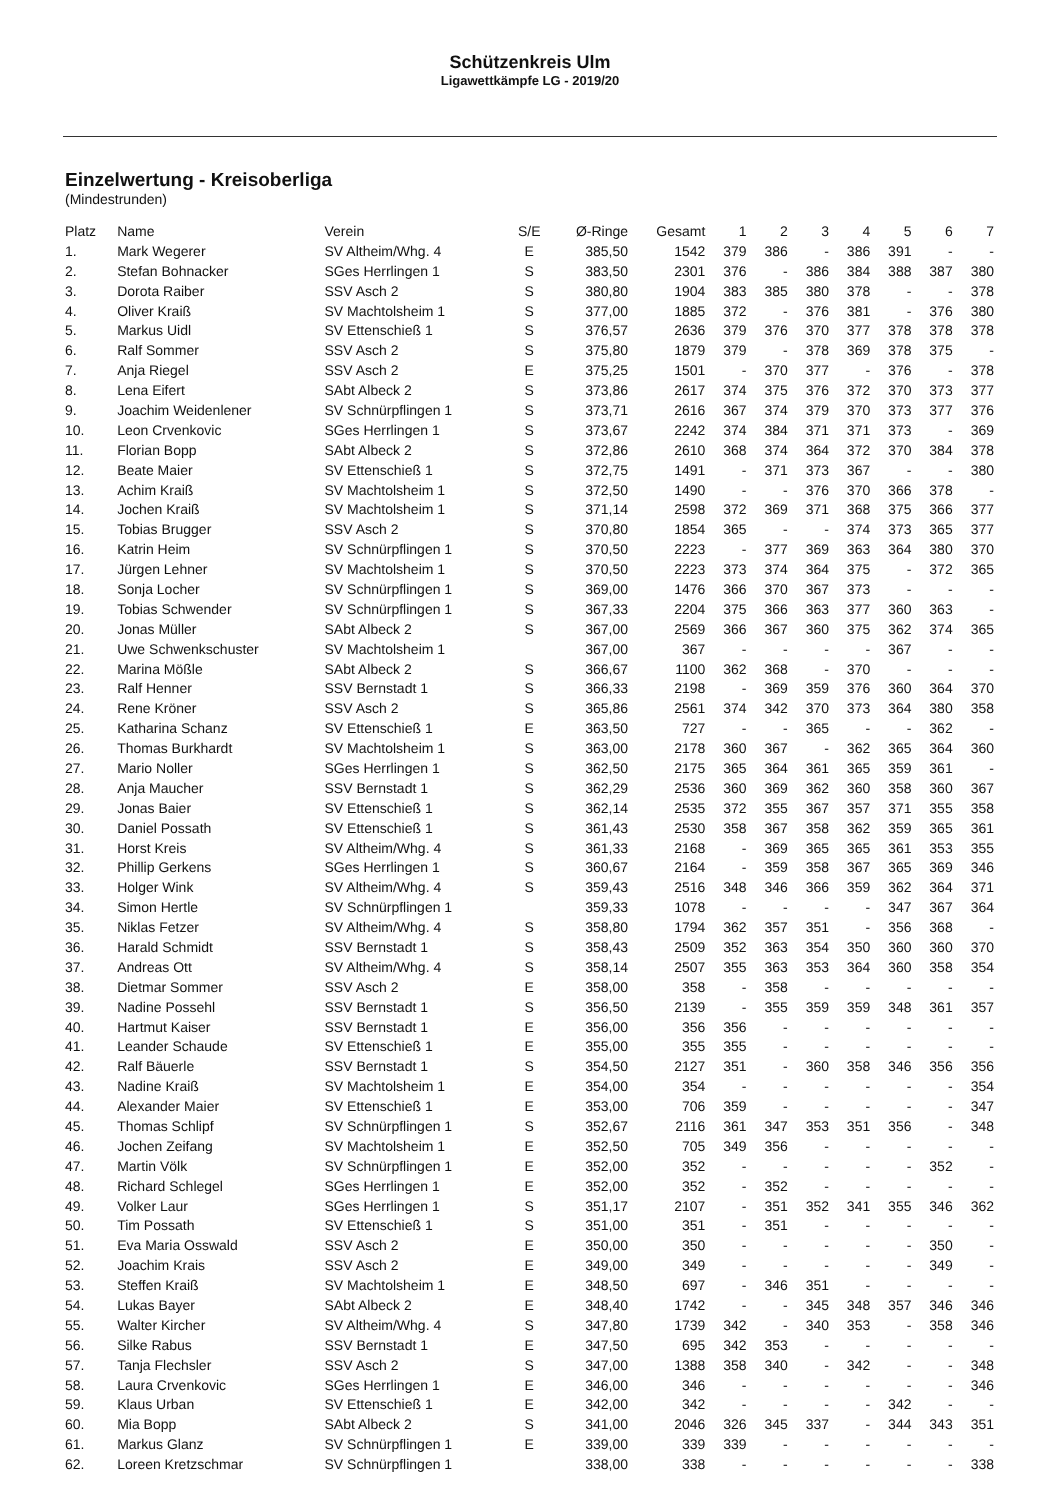Schützenkreis Ulm
Ligawettkämpfe LG - 2019/20
Einzelwertung - Kreisoberliga
(Mindestrunden)
| Platz | Name | Verein | S/E | Ø-Ringe | Gesamt | 1 | 2 | 3 | 4 | 5 | 6 | 7 |
| --- | --- | --- | --- | --- | --- | --- | --- | --- | --- | --- | --- | --- |
| 1. | Mark Wegerer | SV Altheim/Whg. 4 | E | 385,50 | 1542 | 379 | 386 | - | 386 | 391 | - | - |
| 2. | Stefan Bohnacker | SGes Herrlingen 1 | S | 383,50 | 2301 | 376 | - | 386 | 384 | 388 | 387 | 380 |
| 3. | Dorota Raiber | SSV Asch 2 | S | 380,80 | 1904 | 383 | 385 | 380 | 378 | - | - | 378 |
| 4. | Oliver Kraiß | SV Machtolsheim 1 | S | 377,00 | 1885 | 372 | - | 376 | 381 | - | 376 | 380 |
| 5. | Markus Uidl | SV Ettenschieß 1 | S | 376,57 | 2636 | 379 | 376 | 370 | 377 | 378 | 378 | 378 |
| 6. | Ralf Sommer | SSV Asch 2 | S | 375,80 | 1879 | 379 | - | 378 | 369 | 378 | 375 | - |
| 7. | Anja Riegel | SSV Asch 2 | E | 375,25 | 1501 | - | 370 | 377 | - | 376 | - | 378 |
| 8. | Lena Eifert | SAbt Albeck 2 | S | 373,86 | 2617 | 374 | 375 | 376 | 372 | 370 | 373 | 377 |
| 9. | Joachim Weidenlener | SV Schnürpflingen 1 | S | 373,71 | 2616 | 367 | 374 | 379 | 370 | 373 | 377 | 376 |
| 10. | Leon Crvenkovic | SGes Herrlingen 1 | S | 373,67 | 2242 | 374 | 384 | 371 | 371 | 373 | - | 369 |
| 11. | Florian Bopp | SAbt Albeck 2 | S | 372,86 | 2610 | 368 | 374 | 364 | 372 | 370 | 384 | 378 |
| 12. | Beate Maier | SV Ettenschieß 1 | S | 372,75 | 1491 | - | 371 | 373 | 367 | - | - | 380 |
| 13. | Achim Kraiß | SV Machtolsheim 1 | S | 372,50 | 1490 | - | - | 376 | 370 | 366 | 378 | - |
| 14. | Jochen Kraiß | SV Machtolsheim 1 | S | 371,14 | 2598 | 372 | 369 | 371 | 368 | 375 | 366 | 377 |
| 15. | Tobias Brugger | SSV Asch 2 | S | 370,80 | 1854 | 365 | - | - | 374 | 373 | 365 | 377 |
| 16. | Katrin Heim | SV Schnürpflingen 1 | S | 370,50 | 2223 | - | 377 | 369 | 363 | 364 | 380 | 370 |
| 17. | Jürgen Lehner | SV Machtolsheim 1 | S | 370,50 | 2223 | 373 | 374 | 364 | 375 | - | 372 | 365 |
| 18. | Sonja Locher | SV Schnürpflingen 1 | S | 369,00 | 1476 | 366 | 370 | 367 | 373 | - | - | - |
| 19. | Tobias Schwender | SV Schnürpflingen 1 | S | 367,33 | 2204 | 375 | 366 | 363 | 377 | 360 | 363 | - |
| 20. | Jonas Müller | SAbt Albeck 2 | S | 367,00 | 2569 | 366 | 367 | 360 | 375 | 362 | 374 | 365 |
| 21. | Uwe Schwenkschuster | SV Machtolsheim 1 | | 367,00 | 367 | - | - | - | - | 367 | - | - |
| 22. | Marina Mößle | SAbt Albeck 2 | S | 366,67 | 1100 | 362 | 368 | - | 370 | - | - | - |
| 23. | Ralf Henner | SSV Bernstadt 1 | S | 366,33 | 2198 | - | 369 | 359 | 376 | 360 | 364 | 370 |
| 24. | Rene Kröner | SSV Asch 2 | S | 365,86 | 2561 | 374 | 342 | 370 | 373 | 364 | 380 | 358 |
| 25. | Katharina Schanz | SV Ettenschieß 1 | E | 363,50 | 727 | - | - | 365 | - | - | 362 | - |
| 26. | Thomas Burkhardt | SV Machtolsheim 1 | S | 363,00 | 2178 | 360 | 367 | - | 362 | 365 | 364 | 360 |
| 27. | Mario Noller | SGes Herrlingen 1 | S | 362,50 | 2175 | 365 | 364 | 361 | 365 | 359 | 361 | - |
| 28. | Anja Maucher | SSV Bernstadt 1 | S | 362,29 | 2536 | 360 | 369 | 362 | 360 | 358 | 360 | 367 |
| 29. | Jonas Baier | SV Ettenschieß 1 | S | 362,14 | 2535 | 372 | 355 | 367 | 357 | 371 | 355 | 358 |
| 30. | Daniel Possath | SV Ettenschieß 1 | S | 361,43 | 2530 | 358 | 367 | 358 | 362 | 359 | 365 | 361 |
| 31. | Horst Kreis | SV Altheim/Whg. 4 | S | 361,33 | 2168 | - | 369 | 365 | 365 | 361 | 353 | 355 |
| 32. | Phillip Gerkens | SGes Herrlingen 1 | S | 360,67 | 2164 | - | 359 | 358 | 367 | 365 | 369 | 346 |
| 33. | Holger Wink | SV Altheim/Whg. 4 | S | 359,43 | 2516 | 348 | 346 | 366 | 359 | 362 | 364 | 371 |
| 34. | Simon Hertle | SV Schnürpflingen 1 | | 359,33 | 1078 | - | - | - | - | 347 | 367 | 364 |
| 35. | Niklas Fetzer | SV Altheim/Whg. 4 | S | 358,80 | 1794 | 362 | 357 | 351 | - | 356 | 368 | - |
| 36. | Harald Schmidt | SSV Bernstadt 1 | S | 358,43 | 2509 | 352 | 363 | 354 | 350 | 360 | 360 | 370 |
| 37. | Andreas Ott | SV Altheim/Whg. 4 | S | 358,14 | 2507 | 355 | 363 | 353 | 364 | 360 | 358 | 354 |
| 38. | Dietmar Sommer | SSV Asch 2 | E | 358,00 | 358 | - | 358 | - | - | - | - | - |
| 39. | Nadine Possehl | SSV Bernstadt 1 | S | 356,50 | 2139 | - | 355 | 359 | 359 | 348 | 361 | 357 |
| 40. | Hartmut Kaiser | SSV Bernstadt 1 | E | 356,00 | 356 | 356 | - | - | - | - | - | - |
| 41. | Leander Schaude | SV Ettenschieß 1 | E | 355,00 | 355 | 355 | - | - | - | - | - | - |
| 42. | Ralf Bäuerle | SSV Bernstadt 1 | S | 354,50 | 2127 | 351 | - | 360 | 358 | 346 | 356 | 356 |
| 43. | Nadine Kraiß | SV Machtolsheim 1 | E | 354,00 | 354 | - | - | - | - | - | - | 354 |
| 44. | Alexander Maier | SV Ettenschieß 1 | E | 353,00 | 706 | 359 | - | - | - | - | - | 347 |
| 45. | Thomas Schlipf | SV Schnürpflingen 1 | S | 352,67 | 2116 | 361 | 347 | 353 | 351 | 356 | - | 348 |
| 46. | Jochen Zeifang | SV Machtolsheim 1 | E | 352,50 | 705 | 349 | 356 | - | - | - | - | - |
| 47. | Martin Völk | SV Schnürpflingen 1 | E | 352,00 | 352 | - | - | - | - | - | 352 | - |
| 48. | Richard Schlegel | SGes Herrlingen 1 | E | 352,00 | 352 | - | 352 | - | - | - | - | - |
| 49. | Volker Laur | SGes Herrlingen 1 | S | 351,17 | 2107 | - | 351 | 352 | 341 | 355 | 346 | 362 |
| 50. | Tim Possath | SV Ettenschieß 1 | S | 351,00 | 351 | - | 351 | - | - | - | - | - |
| 51. | Eva Maria Osswald | SSV Asch 2 | E | 350,00 | 350 | - | - | - | - | - | 350 | - |
| 52. | Joachim Krais | SSV Asch 2 | E | 349,00 | 349 | - | - | - | - | - | 349 | - |
| 53. | Steffen Kraiß | SV Machtolsheim 1 | E | 348,50 | 697 | - | 346 | 351 | - | - | - | - |
| 54. | Lukas Bayer | SAbt Albeck 2 | E | 348,40 | 1742 | - | - | 345 | 348 | 357 | 346 | 346 |
| 55. | Walter Kircher | SV Altheim/Whg. 4 | S | 347,80 | 1739 | 342 | - | 340 | 353 | - | 358 | 346 |
| 56. | Silke Rabus | SSV Bernstadt 1 | E | 347,50 | 695 | 342 | 353 | - | - | - | - | - |
| 57. | Tanja Flechsler | SSV Asch 2 | S | 347,00 | 1388 | 358 | 340 | - | 342 | - | - | 348 |
| 58. | Laura Crvenkovic | SGes Herrlingen 1 | E | 346,00 | 346 | - | - | - | - | - | - | 346 |
| 59. | Klaus Urban | SV Ettenschieß 1 | E | 342,00 | 342 | - | - | - | - | 342 | - | - |
| 60. | Mia Bopp | SAbt Albeck 2 | S | 341,00 | 2046 | 326 | 345 | 337 | - | 344 | 343 | 351 |
| 61. | Markus Glanz | SV Schnürpflingen 1 | E | 339,00 | 339 | 339 | - | - | - | - | - | - |
| 62. | Loreen Kretzschmar | SV Schnürpflingen 1 | | 338,00 | 338 | - | - | - | - | - | - | 338 |